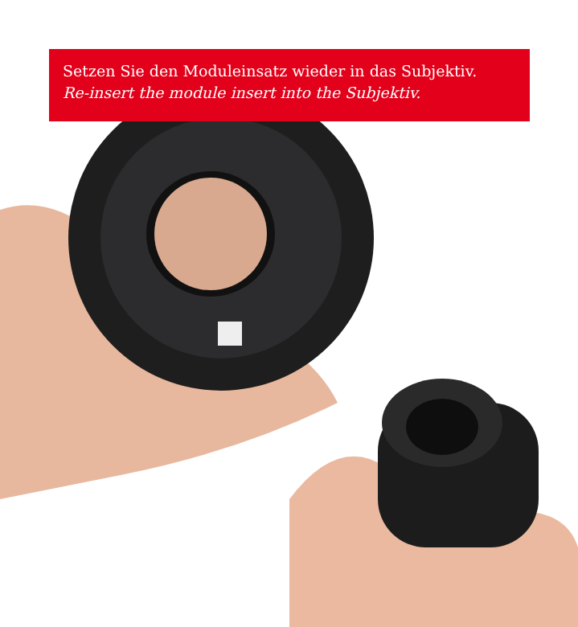Setzen Sie den Moduleinsatz wieder in das Subjektiv.
Re-insert the module insert into the Subjektiv.